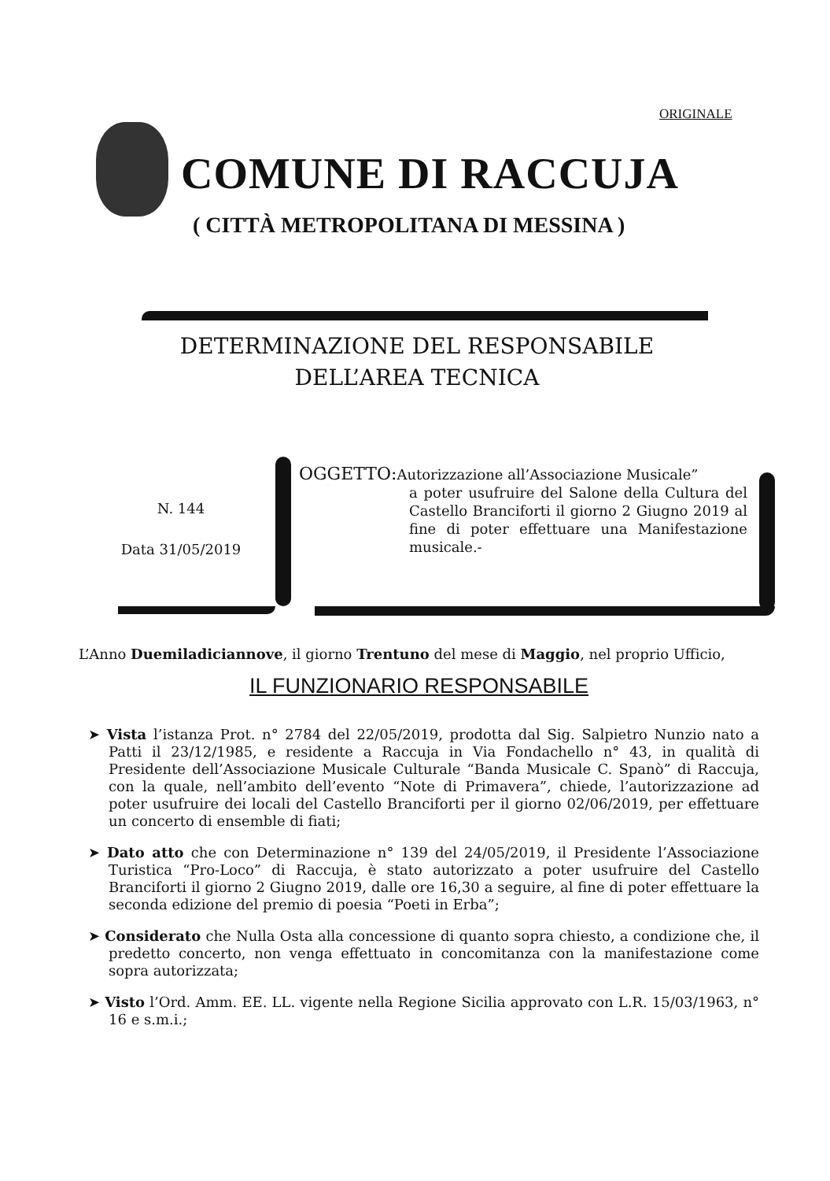ORIGINALE
COMUNE DI RACCUJA
( CITTÀ METROPOLITANA DI MESSINA )
DETERMINAZIONE DEL RESPONSABILE
DELL’AREA TECNICA
N. 144
Data 31/05/2019
OGGETTO: Autorizzazione all’Associazione Musicale”
a poter usufruire del Salone della Cultura del Castello Branciforti il giorno 2 Giugno 2019 al fine di poter effettuare una Manifestazione musicale.-
L’Anno Duemiladiciannove, il giorno Trentuno del mese di Maggio, nel proprio Ufficio,
IL FUNZIONARIO RESPONSABILE
➤ Vista l’istanza Prot. n° 2784 del 22/05/2019, prodotta dal Sig. Salpietro Nunzio nato a Patti il 23/12/1985, e residente a Raccuja in Via Fondachello n° 43, in qualità di Presidente dell’Associazione Musicale Culturale “Banda Musicale C. Spanò” di Raccuja, con la quale, nell’ambito dell’evento “Note di Primavera”, chiede, l’autorizzazione ad poter usufruire dei locali del Castello Branciforti per il giorno 02/06/2019, per effettuare un concerto di ensemble di fiati;
➤ Dato atto che con Determinazione n° 139 del 24/05/2019, il Presidente l’Associazione Turistica “Pro-Loco” di Raccuja, è stato autorizzato a poter usufruire del Castello Branciforti il giorno 2 Giugno 2019, dalle ore 16,30 a seguire, al fine di poter effettuare la seconda edizione del premio di poesia “Poeti in Erba”;
➤ Considerato che Nulla Osta alla concessione di quanto sopra chiesto, a condizione che, il predetto concerto, non venga effettuato in concomitanza con la manifestazione come sopra autorizzata;
➤ Visto l’Ord. Amm. EE. LL. vigente nella Regione Sicilia approvato con L.R. 15/03/1963, n° 16 e s.m.i.;